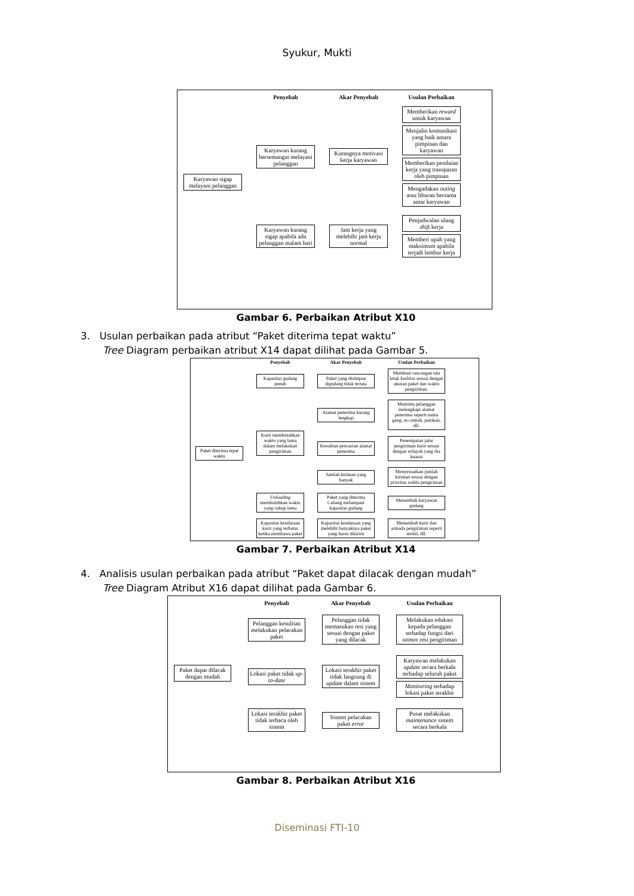Syukur, Mukti
Penyebab
Akar Penyebab
Usulan Perbaikan
Karyawan sigap melayani pelanggan
Karyawan kurang bersemangat melayani pelanggan
Kurangnya motivasi kerja karyawan
Memberikan reward untuk karyawan
Menjalin komunikasi yang baik antara pimpinan dan karyawan
Memberikan penilaian kerja yang transparan oleh pimpinan
Mengadakan outing atau liburan bersama antar karyawan
Karyawan kurang sigap apabila ada pelanggan malam hari
Jam kerja yang melebihi jam kerja normal
Penjadwalan ulang shift kerja
Memberi upah yang maksimum apabila terjadi lembur kerja
Gambar 6. Perbaikan Atribut X10
3. Usulan perbaikan pada atribut “Paket diterima tepat waktu”
Tree Diagram perbaikan atribut X14 dapat dilihat pada Gambar 5.
Penyebab
Akar Penyebab
Usulan Perbaikan
Paket diterima tepat waktu
Kapasitas gudang penuh
Paket yang disimpan digudang tidak tertata
Membuat rancangan tata letak fasilitas sesuai dengan ukuran paket dan waktu pengiriman.
Kurir membutuhkan waktu yang lama dalam melakukan pengiriman
Alamat penerima kurang lengkap
Meminta pelanggan melengkapi alamat penerima seperti nama gang, no rumah, patokan, dll.
Kesulitan pencarian alamat penerima
Penempatan jalur pengiriman kurir sesuai dengan wilayah yang dia kuasai
Jumlah kiriman yang banyak
Menyesuaikan jumlah kiriman sesuai dengan prioritas waktu pengiriman
Unloading membutuhkan waktu yang cukup lama
Paket yang diterima Cabang melampaui kapasitas gudang
Menambah karyawan gudang
Kapasitas kendaraan kurir yang terbatas ketika membawa paket
Kapasitas kendaraan yang melebihi banyaknya paket yang harus dikirim
Menambah kurir dan armada pengiriman seperti mobil, dll.
Gambar 7. Perbaikan Atribut X14
4. Analisis usulan perbaikan pada atribut “Paket dapat dilacak dengan mudah”
Tree Diagram Atribut X16 dapat dilihat pada Gambar 6.
Penyebab
Akar Penyebab
Usulan Perbaikan
Paket dapat dilacak dengan mudah
Pelanggan kesulitan melakukan pelacakan paket
Pelanggan tidak memasukan resi yang sesuai dengan paket yang dilacak
Melakukan edukasi kepada pelanggan terhadap fungsi dari nomor resi pengiriman
Lokasi paket tidak up-to-date
Lokasi terakhir paket tidak langsung di update dalam sistem
Karyawan melakukan update secara berkala terhadap seluruh paket
Monitoring terhadap lokasi paket terakhir
Lokasi terakhir paket tidak terbaca oleh sistem
Sistem pelacakan paket error
Pusat melakukan maintenance sistem secara berkala
Gambar 8. Perbaikan Atribut X16
Diseminasi FTI-10